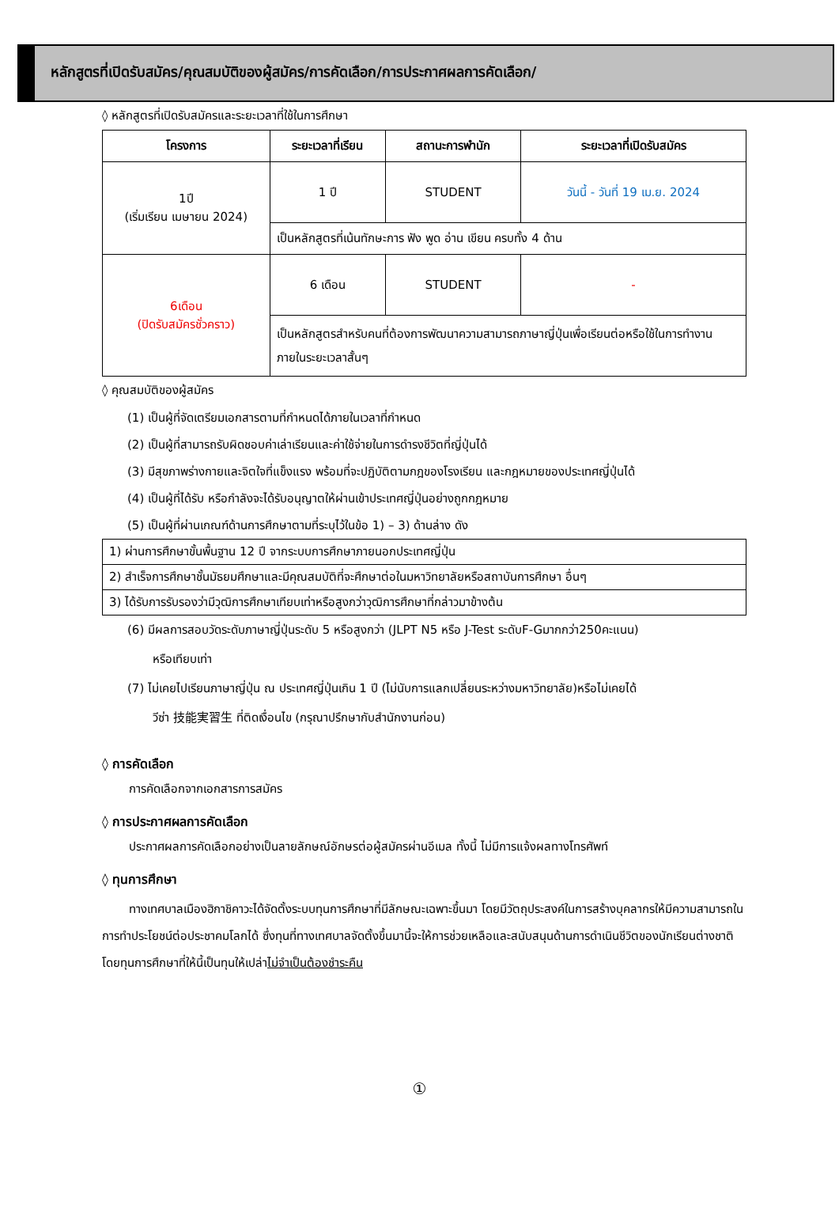หลักสูตรที่เปิดรับสมัคร/คุณสมบัติของผู้สมัคร/การคัดเลือก/การประกาศผลการคัดเลือก/
◊ หลักสูตรที่เปิดรับสมัครและระยะเวลาที่ใช้ในการศึกษา
| โครงการ | ระยะเวลาที่เรียน | สถานะการพำนัก | ระยะเวลาที่เปิดรับสมัคร |
| --- | --- | --- | --- |
| 1ปี (เริ่มเรียน เมษายน 2024) | 1 ปี | STUDENT | วันนี้ - วันที่ 19 เม.ย. 2024 |
| | เป็นหลักสูตรที่เน้นทักษะการ ฟัง พูด อ่าน เขียน ครบทั้ง 4 ด้าน | | |
| 6เดือน (ปิดรับสมัครชั่วคราว) | 6 เดือน | STUDENT | - |
| | เป็นหลักสูตรสำหรับคนที่ต้องการพัฒนาความสามารถภาษาญี่ปุ่นเพื่อเรียนต่อหรือใช้ในการทำงาน ภายในระยะเวลาสั้นๆ | | |
◊ คุณสมบัติของผู้สมัคร
(1) เป็นผู้ที่จัดเตรียมเอกสารตามที่กำหนดได้ภายในเวลาที่กำหนด
(2) เป็นผู้ที่สามารถรับผิดชอบค่าเล่าเรียนและค่าใช้จ่ายในการดำรงชีวิตที่ญี่ปุ่นได้
(3) มีสุขภาพร่างกายและจิตใจที่แข็งแรง พร้อมที่จะปฏิบัติตามกฎของโรงเรียน และกฎหมายของประเทศญี่ปุ่นได้
(4) เป็นผู้ที่ได้รับ หรือกำลังจะได้รับอนุญาตให้ผ่านเข้าประเทศญี่ปุ่นอย่างถูกกฎหมาย
(5) เป็นผู้ที่ผ่านเกณฑ์ด้านการศึกษาตามที่ระบุไว้ในข้อ 1) – 3) ด้านล่าง ดัง
| 1) ผ่านการศึกษาขั้นพื้นฐาน 12 ปี จากระบบการศึกษาภายนอกประเทศญี่ปุ่น |
| 2) สำเร็จการศึกษาชั้นมัธยมศึกษาและมีคุณสมบัติที่จะศึกษาต่อในมหาวิทยาลัยหรือสถาบันการศึกษา อื่นๆ |
| 3) ได้รับการรับรองว่ามีวุฒิการศึกษาเทียบเท่าหรือสูงกว่าวุฒิการศึกษาที่กล่าวมาข้างต้น |
(6) มีผลการสอบวัดระดับภาษาญี่ปุ่นระดับ 5 หรือสูงกว่า (JLPT N5 หรือ J-Test ระดับF-Gมากกว่า250คะแนน)
หรือเทียบเท่า
(7) ไม่เคยไปเรียนภาษาญี่ปุ่น ณ ประเทศญี่ปุ่นเกิน 1 ปี (ไม่นับการแลกเปลี่ยนระหว่างมหาวิทยาลัย)หรือไม่เคยได้
วีซ่า 技能実習生 ที่ติดเงื่อนไข (กรุณาปรึกษากับสำนักงานก่อน)
◊ การคัดเลือก
การคัดเลือกจากเอกสารการสมัคร
◊ การประกาศผลการคัดเลือก
ประกาศผลการคัดเลือกอย่างเป็นลายลักษณ์อักษรต่อผู้สมัครผ่านอีเมล ทั้งนี้ ไม่มีการแจ้งผลทางโทรศัพท์
◊ ทุนการศึกษา
ทางเทศบาลเมืองฮิกาชิคาวะได้จัดตั้งระบบทุนการศึกษาที่มีลักษณะเฉพาะขึ้นมา โดยมีวัตถุประสงค์ในการสร้างบุคลากรให้มีความสามารถในการทำประโยชน์ต่อประชาคมโลกได้ ซึ่งทุนที่ทางเทศบาลจัดตั้งขึ้นมานี้จะให้การช่วยเหลือและสนับสนุนด้านการดำเนินชีวิตของนักเรียนต่างชาติ โดยทุนการศึกษาที่ให้นี้เป็นทุนให้เปล่าไม่จำเป็นต้องชำระคืน
①